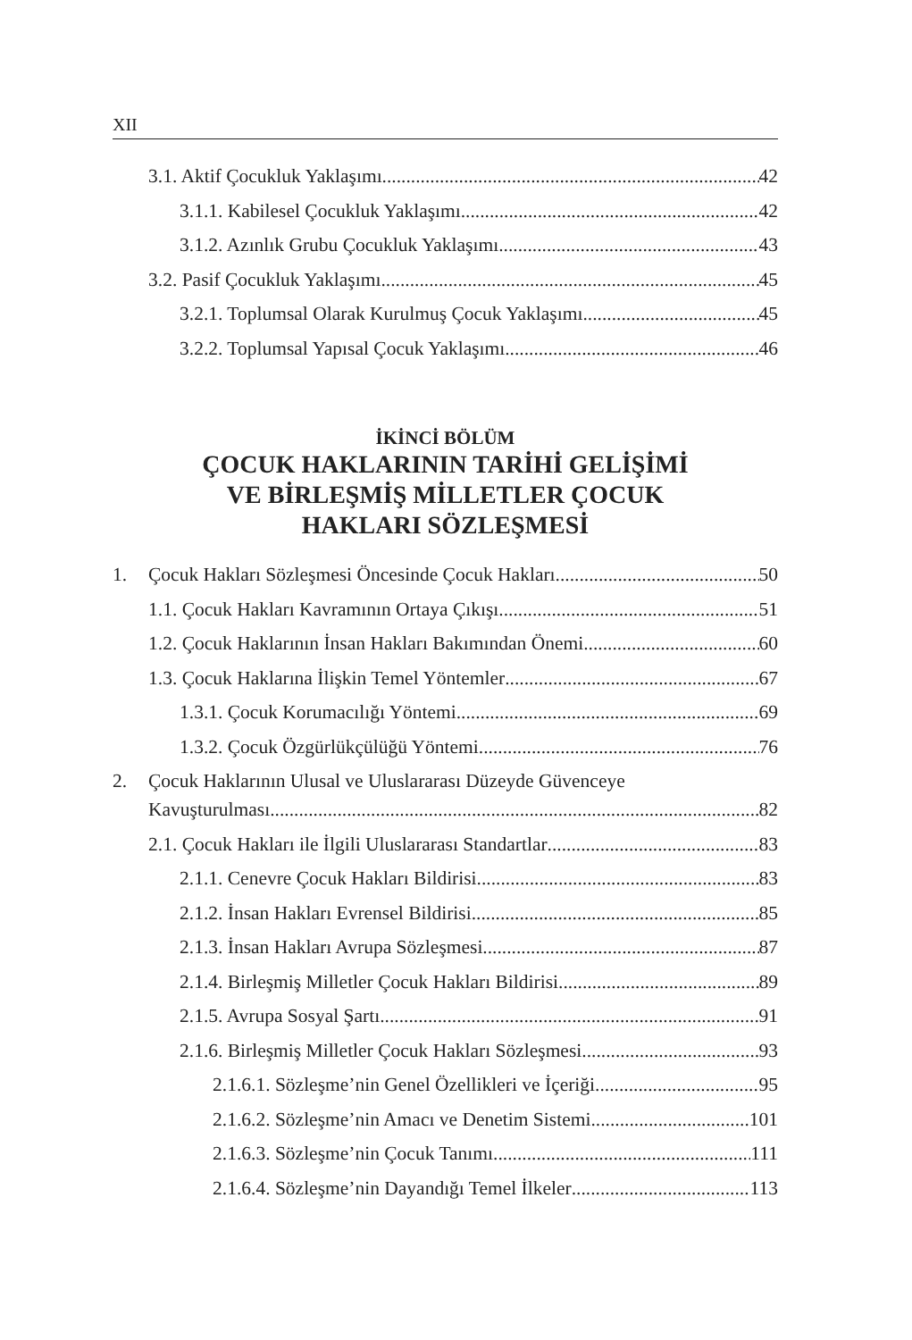XII
3.1. Aktif Çocukluk Yaklaşımı 42
3.1.1. Kabilesel Çocukluk Yaklaşımı 42
3.1.2. Azınlık Grubu Çocukluk Yaklaşımı 43
3.2. Pasif Çocukluk Yaklaşımı 45
3.2.1. Toplumsal Olarak Kurulmuş Çocuk Yaklaşımı 45
3.2.2. Toplumsal Yapısal Çocuk Yaklaşımı 46
İKİNCİ BÖLÜM
ÇOCUK HAKLARININ TARİHİ GELİŞİMİ
VE BİRLEŞMİŞ MİLLETLER ÇOCUK
HAKLARI SÖZLEŞMESİ
1. Çocuk Hakları Sözleşmesi Öncesinde Çocuk Hakları 50
1.1. Çocuk Hakları Kavramının Ortaya Çıkışı 51
1.2. Çocuk Haklarının İnsan Hakları Bakımından Önemi 60
1.3. Çocuk Haklarına İlişkin Temel Yöntemler 67
1.3.1. Çocuk Korumacılığı Yöntemi 69
1.3.2. Çocuk Özgürlükçülüğü Yöntemi 76
2. Çocuk Haklarının Ulusal ve Uluslararası Düzeyde Güvenceye
Kavuşturulması 82
2.1. Çocuk Hakları ile İlgili Uluslararası Standartlar 83
2.1.1. Cenevre Çocuk Hakları Bildirisi 83
2.1.2. İnsan Hakları Evrensel Bildirisi 85
2.1.3. İnsan Hakları Avrupa Sözleşmesi 87
2.1.4. Birleşmiş Milletler Çocuk Hakları Bildirisi 89
2.1.5. Avrupa Sosyal Şartı 91
2.1.6. Birleşmiş Milletler Çocuk Hakları Sözleşmesi 93
2.1.6.1. Sözleşme’nin Genel Özellikleri ve İçeriği 95
2.1.6.2. Sözleşme’nin Amacı ve Denetim Sistemi 101
2.1.6.3. Sözleşme’nin Çocuk Tanımı 111
2.1.6.4. Sözleşme’nin Dayandığı Temel İlkeler 113